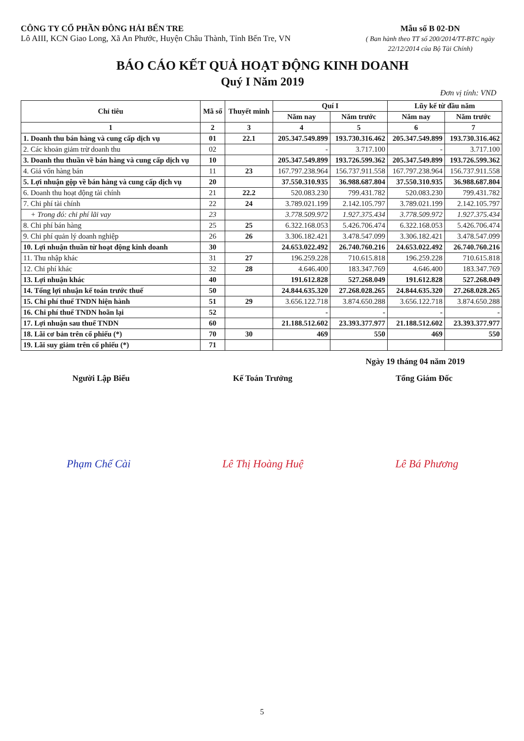CÔNG TY CỔ PHẦN ĐÔNG HẢI BẾN TRE
Lô AIII, KCN Giao Long, Xã An Phước, Huyện Châu Thành, Tỉnh Bến Tre, VN
Mẫu số B 02-DN
( Ban hành theo TT số 200/2014/TT-BTC ngày 22/12/2014 của Bộ Tài Chính)
BÁO CÁO KẾT QUẢ HOẠT ĐỘNG KINH DOANH
Quý I Năm 2019
Đơn vị tính: VND
| Chỉ tiêu | Mã số | Thuyết minh | Quí I | | Lũy kế từ đầu năm | |
| --- | --- | --- | --- | --- | --- | --- |
| | | | Năm nay | Năm trước | Năm nay | Năm trước |
| 1 | 2 | 3 | 4 | 5 | 6 | 7 |
| 1. Doanh thu bán hàng và cung cấp dịch vụ | 01 | 22.1 | 205.347.549.899 | 193.730.316.462 | 205.347.549.899 | 193.730.316.462 |
| 2. Các khoản giảm trừ doanh thu | 02 | | - | 3.717.100 | - | 3.717.100 |
| 3. Doanh thu thuần về bán hàng và cung cấp dịch vụ | 10 | | 205.347.549.899 | 193.726.599.362 | 205.347.549.899 | 193.726.599.362 |
| 4. Giá vốn hàng bán | 11 | 23 | 167.797.238.964 | 156.737.911.558 | 167.797.238.964 | 156.737.911.558 |
| 5. Lợi nhuận gộp về bán hàng và cung cấp dịch vụ | 20 | | 37.550.310.935 | 36.988.687.804 | 37.550.310.935 | 36.988.687.804 |
| 6. Doanh thu hoạt động tài chính | 21 | 22.2 | 520.083.230 | 799.431.782 | 520.083.230 | 799.431.782 |
| 7. Chi phí tài chính | 22 | 24 | 3.789.021.199 | 2.142.105.797 | 3.789.021.199 | 2.142.105.797 |
| + Trong đó: chi phí lãi vay | 23 | | 3.778.509.972 | 1.927.375.434 | 3.778.509.972 | 1.927.375.434 |
| 8. Chi phí bán hàng | 25 | 25 | 6.322.168.053 | 5.426.706.474 | 6.322.168.053 | 5.426.706.474 |
| 9. Chi phí quản lý doanh nghiệp | 26 | 26 | 3.306.182.421 | 3.478.547.099 | 3.306.182.421 | 3.478.547.099 |
| 10. Lợi nhuận thuần từ hoạt động kinh doanh | 30 | | 24.653.022.492 | 26.740.760.216 | 24.653.022.492 | 26.740.760.216 |
| 11. Thu nhập khác | 31 | 27 | 196.259.228 | 710.615.818 | 196.259.228 | 710.615.818 |
| 12. Chi phí khác | 32 | 28 | 4.646.400 | 183.347.769 | 4.646.400 | 183.347.769 |
| 13. Lợi nhuận khác | 40 | | 191.612.828 | 527.268.049 | 191.612.828 | 527.268.049 |
| 14. Tổng lợi nhuận kế toán trước thuế | 50 | | 24.844.635.320 | 27.268.028.265 | 24.844.635.320 | 27.268.028.265 |
| 15. Chi phí thuế TNDN hiện hành | 51 | 29 | 3.656.122.718 | 3.874.650.288 | 3.656.122.718 | 3.874.650.288 |
| 16. Chi phí thuế TNDN hoãn lại | 52 | | - | - | - | - |
| 17. Lợi nhuận sau thuế TNDN | 60 | | 21.188.512.602 | 23.393.377.977 | 21.188.512.602 | 23.393.377.977 |
| 18. Lãi cơ bản trên cổ phiếu (*) | 70 | 30 | 469 | 550 | 469 | 550 |
| 19. Lãi suy giảm trên cổ phiếu (*) | 71 | | | | | |
Ngày 19 tháng 04 năm 2019
Người Lập Biểu Kế Toán Trưởng Tổng Giám Đốc
Phạm Chế Cài Lê Thị Hoàng Huệ Lê Bá Phương
5